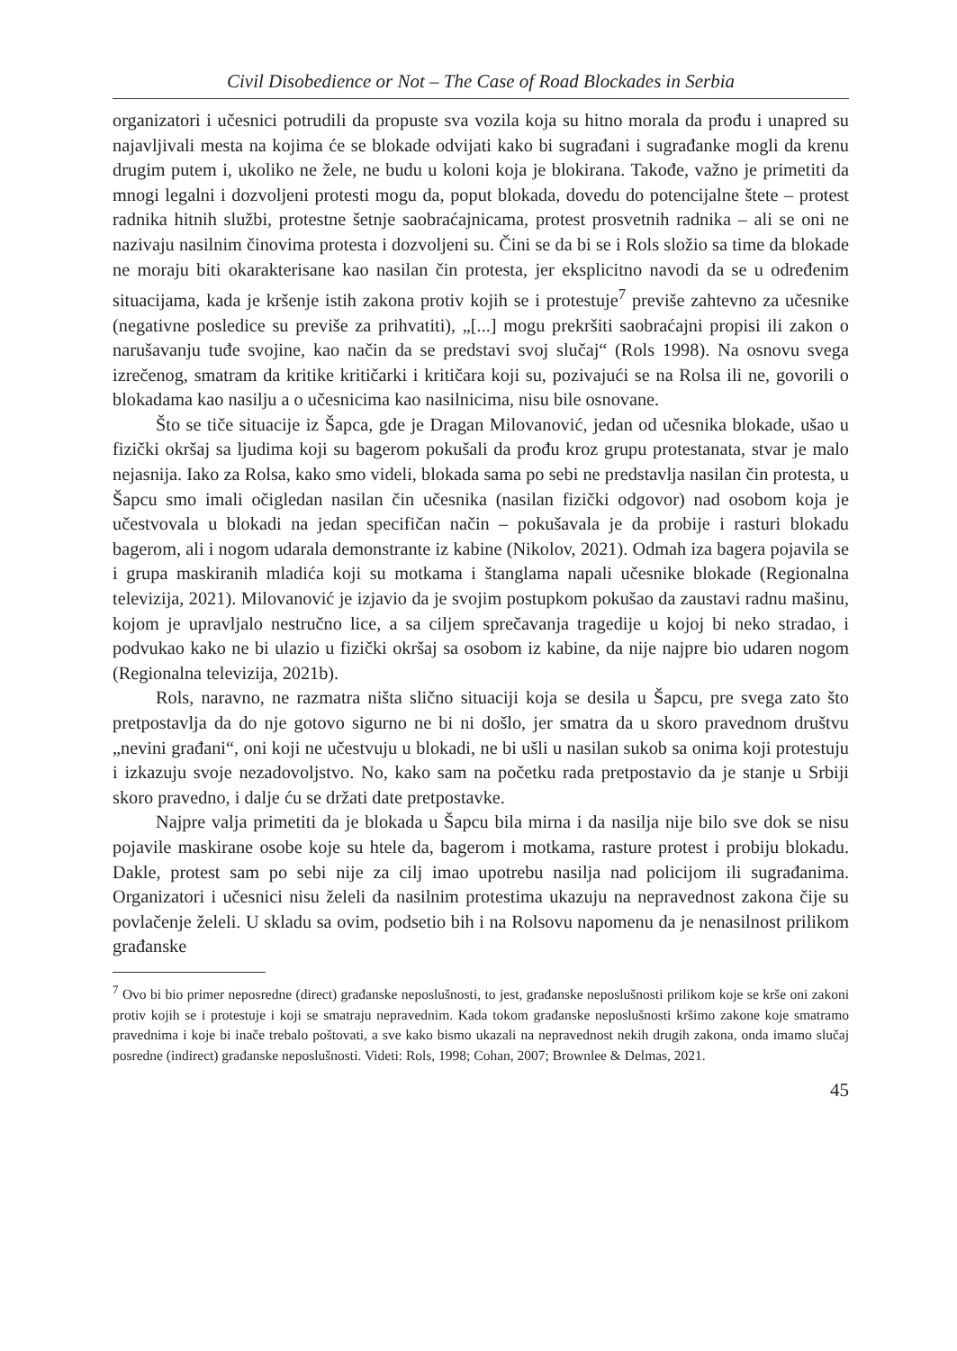Civil Disobedience or Not – The Case of Road Blockades in Serbia
organizatori i učesnici potrudili da propuste sva vozila koja su hitno morala da prođu i unapred su najavljivali mesta na kojima će se blokade odvijati kako bi sugrađani i sugrađanke mogli da krenu drugim putem i, ukoliko ne žele, ne budu u koloni koja je blokirana. Takođe, važno je primetiti da mnogi legalni i dozvoljeni protesti mogu da, poput blokada, dovedu do potencijalne štete – protest radnika hitnih službi, protestne šetnje saobraćajnicama, protest prosvetnih radnika – ali se oni ne nazivaju nasilnim činovima protesta i dozvoljeni su. Čini se da bi se i Rols složio sa time da blokade ne moraju biti okarakterisane kao nasilan čin protesta, jer eksplicitno navodi da se u određenim situacijama, kada je kršenje istih zakona protiv kojih se i protestuje<sup>7</sup> previše zahtevno za učesnike (negativne posledice su previše za prihvatiti), „[...] mogu prekršiti saobraćajni propisi ili zakon o narušavanju tuđe svojine, kao način da se predstavi svoj slučaj“ (Rols 1998). Na osnovu svega izrečenog, smatram da kritike kritičarki i kritičara koji su, pozivajući se na Rolsa ili ne, govorili o blokadama kao nasilju a o učesnicima kao nasilnicima, nisu bile osnovane.
Što se tiče situacije iz Šapca, gde je Dragan Milovanović, jedan od učesnika blokade, ušao u fizički okršaj sa ljudima koji su bagerom pokušali da prođu kroz grupu protestanata, stvar je malo nejasnija. Iako za Rolsa, kako smo videli, blokada sama po sebi ne predstavlja nasilan čin protesta, u Šapcu smo imali očigledan nasilan čin učesnika (nasilan fizički odgovor) nad osobom koja je učestvovala u blokadi na jedan specifičan način – pokušavala je da probije i rasturi blokadu bagerom, ali i nogom udarala demonstrante iz kabine (Nikolov, 2021). Odmah iza bagera pojavila se i grupa maskiranih mladića koji su motkama i štanglama napali učesnike blokade (Regionalna televizija, 2021). Milovanović je izjavio da je svojim postupkom pokušao da zaustavi radnu mašinu, kojom je upravljalo nestručno lice, a sa ciljem sprečavanja tragedije u kojoj bi neko stradao, i podvukao kako ne bi ulazio u fizički okršaj sa osobom iz kabine, da nije najpre bio udaren nogom (Regionalna televizija, 2021b).
Rols, naravno, ne razmatra ništa slično situaciji koja se desila u Šapcu, pre svega zato što pretpostavlja da do nje gotovo sigurno ne bi ni došlo, jer smatra da u skoro pravednom društvu „nevini građani“, oni koji ne učestvuju u blokadi, ne bi ušli u nasilan sukob sa onima koji protestuju i izkazuju svoje nezadovoljstvo. No, kako sam na početku rada pretpostavio da je stanje u Srbiji skoro pravedno, i dalje ću se držati date pretpostavke.
Najpre valja primetiti da je blokada u Šapcu bila mirna i da nasilja nije bilo sve dok se nisu pojavile maskirane osobe koje su htele da, bagerom i motkama, rasture protest i probiju blokadu. Dakle, protest sam po sebi nije za cilj imao upotrebu nasilja nad policijom ili sugrađanima. Organizatori i učesnici nisu želeli da nasilnim protestima ukazuju na nepravednost zakona čije su povlačenje želeli. U skladu sa ovim, podsetio bih i na Rolsovu napomenu da je nenasilnost prilikom građanske
<sup>7</sup> Ovo bi bio primer neposredne (direct) građanske neposlušnosti, to jest, građanske neposlušnosti prilikom koje se krše oni zakoni protiv kojih se i protestuje i koji se smatraju nepravednim. Kada tokom građanske neposlušnosti kršimo zakone koje smatramo pravednima i koje bi inače trebalo poštovati, a sve kako bismo ukazali na nepravednost nekih drugih zakona, onda imamo slučaj posredne (indirect) građanske neposlušnosti. Videti: Rols, 1998; Cohan, 2007; Brownlee & Delmas, 2021.
45